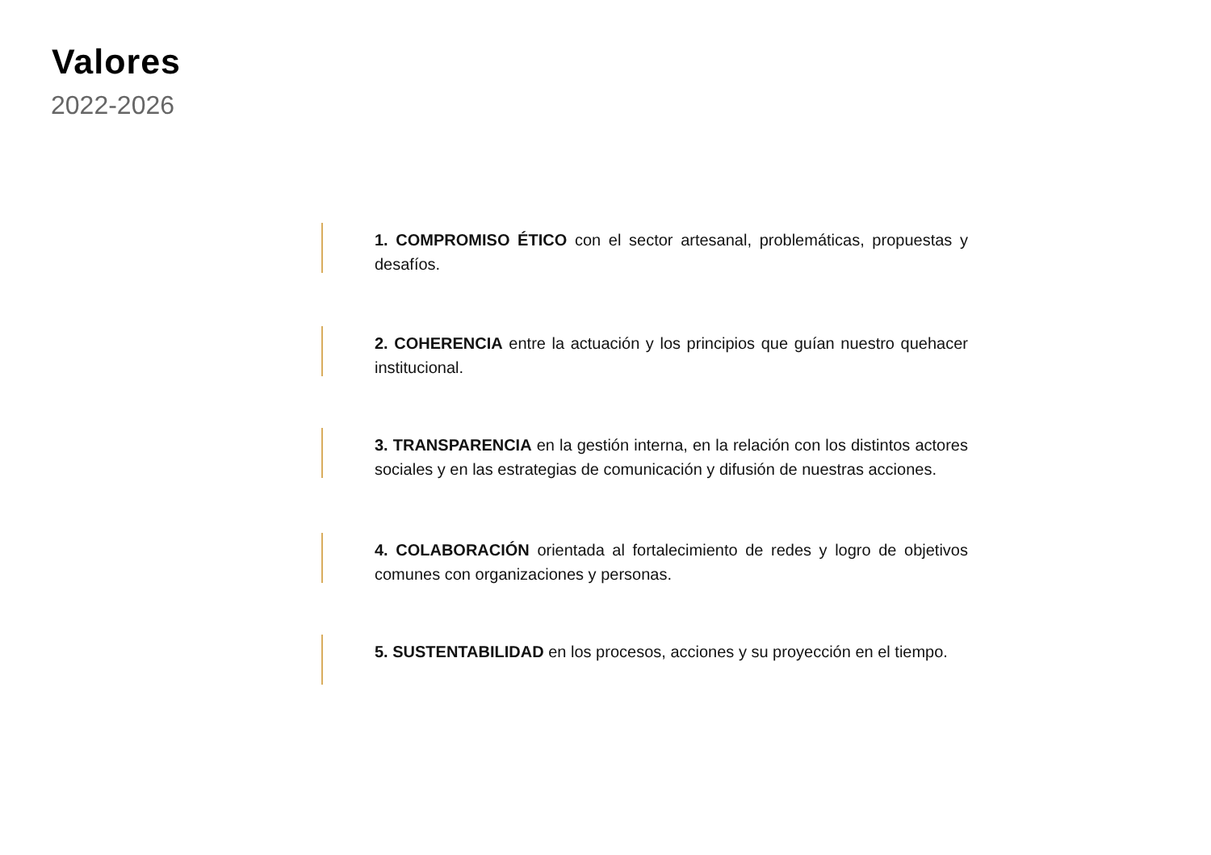Valores
2022-2026
1. COMPROMISO ÉTICO con el sector artesanal, problemáticas, propuestas y desafíos.
2. COHERENCIA entre la actuación y los principios que guían nuestro quehacer institucional.
3. TRANSPARENCIA en la gestión interna, en la relación con los distintos actores sociales y en las estrategias de comunicación y difusión de nuestras acciones.
4. COLABORACIÓN orientada al fortalecimiento de redes y logro de objetivos comunes con organizaciones y personas.
5. SUSTENTABILIDAD en los procesos, acciones y su proyección en el tiempo.